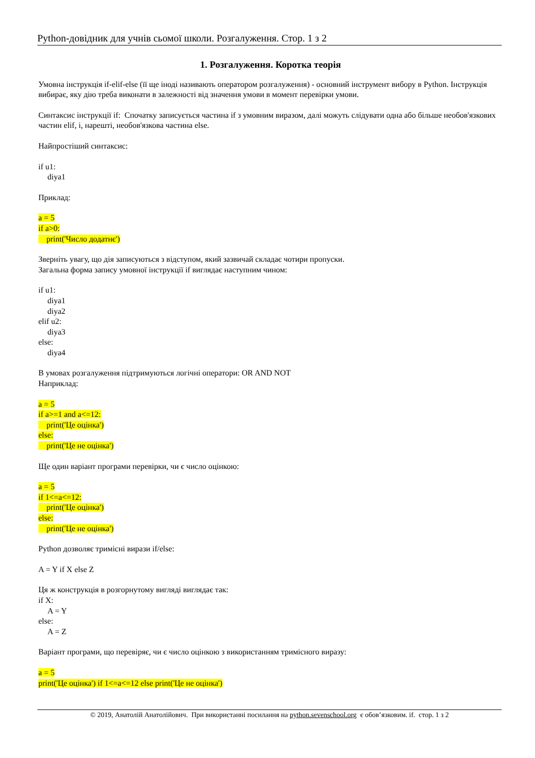Python-довідник для учнів сьомої школи. Розгалуження. Стор. 1 з 2
1. Розгалуження. Коротка теорія
Умовна інструкція if-elif-else (її ще іноді називають оператором розгалуження) - основний інструмент вибору в Python. Інструкція вибирає, яку дію треба виконати в залежності від значення умови в момент перевірки умови.
Синтаксис інструкції if: Спочатку записується частина if з умовним виразом, далі можуть слідувати одна або більше необов'язкових частин elif, і, нарешті, необов'язкова частина else.
Найпростіший синтаксис:
if u1:
diya1
Приклад:
a = 5
if a>0:
print('Число додатнє')
Зверніть увагу, що дія записуються з відступом, який зазвичай складає чотири пропуски.
Загальна форма запису умовної інструкції if виглядає наступним чином:
if u1:
diya1
diya2
elif u2:
diya3
else:
diya4
В умовах розгалуження підтримуються логічні оператори: OR AND NOT
Наприклад:
a = 5
if a>=1 and a<=12:
print('Це оцінка')
else:
print('Це не оцінка')
Ще один варіант програми перевірки, чи є число оцінкою:
a = 5
if 1<=a<=12:
print('Це оцінка')
else:
print('Це не оцінка')
Python дозволяє тримісні вирази if/else:
A = Y if X else Z
Ця ж конструкція в розгорнутому вигляді виглядає так:
if X:
A = Y
else:
A = Z
Варіант програми, що перевіряє, чи є число оцінкою з використанням тримісного виразу:
a = 5
print('Це оцінка') if 1<=a<=12 else print('Це не оцінка')
© 2019, Анатолій Анатолійович. При використанні посилання на python.sevenschool.org є обов’язковим. if. стор. 1 з 2